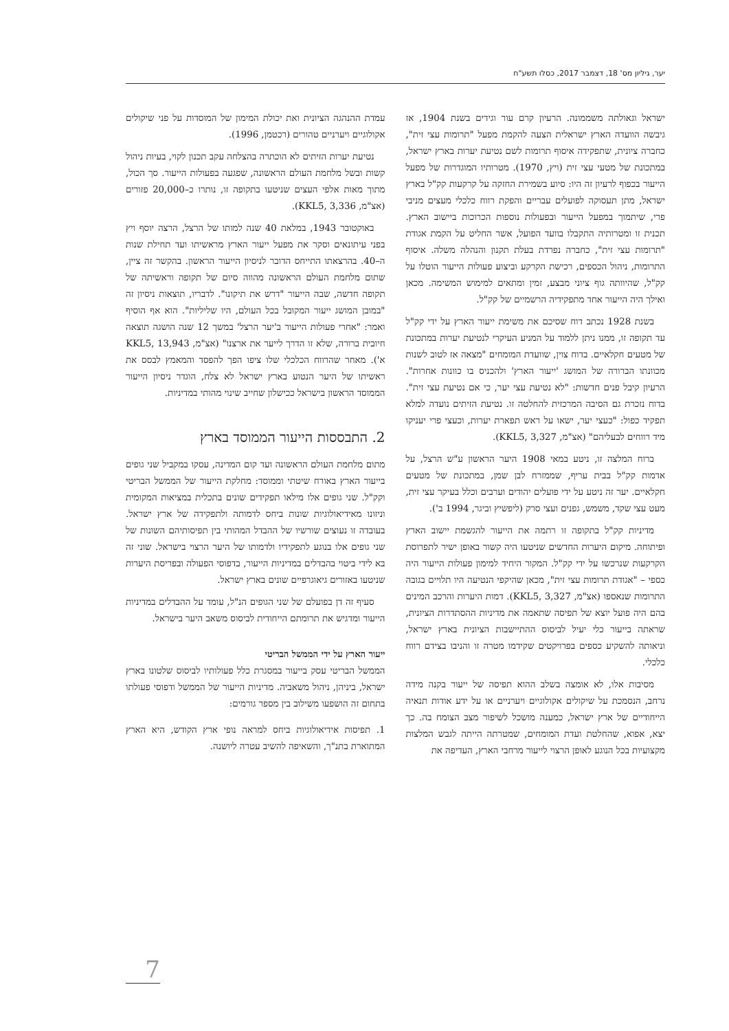יער, גיליון מס' 18, דצמבר 2017, כסלו תשע"ח
ישראל וגאולתה משממונה. הרעיון קרם עור וגידים בשנת 1904, אז גיבשה הוועדה הארץ ישראלית הצעה להקמת מפעל "תרומות עצי זית", כחברה ציונית, שתפקידה איסוף תרומות לשם נטיעת יערות בארץ ישראל, במתכונת של מטעי עצי זית (ויץ, 1970). מטרותיו המוגדרות של מפעל הייעור בכפוף לרעיון זה היו: סיוע בשמירת החזקה על קרקעות קק"ל בארץ ישראל, מתן תעסוקה לפועלים עבריים והפקת רווח כלכלי מעצים מניבי פרי, שיתמוך במפעל הייעור ובפעולות נוספות הכרוכות ביישוב הארץ. תכנית זו ומטרותיה התקבלו בוועד הפועל, אשר החליט על הקמת אגודת "תרומות עצי זית", כחברה נפרדת בעלת תקנון והנהלה משלה. איסוף התרומות, ניהול הכספים, רכישת הקרקע וביצוע פעולות הייעור הוטלו על קק"ל, שהיוותה גוף ציוני מבצע, זמין ומתאים למימוש המשימה. מכאן ואילך היה הייעור אחד מתפקידיה הרשמיים של קק"ל.
בשנת 1928 נכתב דוח שסיכם את משימת ייעור הארץ על ידי קק"ל עד תקופה זו, ממנו ניתן ללמוד על המניע העיקרי לנטיעת יערות במתכונת של מטעים חקלאיים. בדוח צוין, שוועדת המומחים "מצאה אז לטוב לשנות מכוונתו הברורה של המושג 'ייעור הארץ' ולהכניס בו כוונות אחרות". הרעיון קיבל פנים חדשות: "לא נטיעת עצי יער, כי אם נטיעת עצי זית". בדוח נזכרת גם הסיבה המרכזית להחלטה זו. נטיעת הזיתים נועדה למלא תפקיד כפול: "כעצי יער, ישאו על ראש תפארת יערות, וכעצי פרי יעניקו מיד רווחים לבעליהם" (אצ"מ, KKL5, 3,327).
ברוח המלצה זו, ניטע במאי 1908 היער הראשון ע"ש הרצל, על אדמות קק"ל בבית עריף, שממזרח לבן שמן, במתכונת של מטעים חקלאיים. יער זה ניטע על ידי פועלים יהודים וערבים וכלל בעיקר עצי זית, מעט עצי שקד, משמש, גפנים ועצי סרק (ליפשיץ וביגר, 1994 ב').
מדיניות קק"ל בתקופה זו רתמה את הייעור להגשמת יישוב הארץ ופיתוחה. מיקום היערות החדשים שניטעו היה קשור באופן ישיר לתפרוסת הקרקעות שנרכשו על ידי קק"ל. המקור היחיד למימון פעולות הייעור היה כספי – "אגודת תרומות עצי זית", מכאן שהיקפי הנטיעה היו תלויים בגובה התרומות שנאספו (אצ"מ, KKL5, 3,327). דמות היערות והרכב המינים בהם היה פועל יוצא של תפיסה שתאמה את מדיניות ההסתדרות הציונית, שראתה בייעור כלי יעיל לביסוס ההתיישבות הציונית בארץ ישראל, וניאותה להשקיע כספים בפרויקטים שקידמו מטרה זו והניבו בצידם רווח כלכלי.
מסיבות אלו, לא אומצה בשלב ההוא תפיסה של ייעור בקנה מידה נרחב, הנסמכת על שיקולים אקולוגיים ויערניים או על ידע אודות תנאיה הייחודיים של ארץ ישראל, כמענה מושכל לשיפור מצב הצומח בה. כך יצא, אפוא, שהחלטת ועדת המומחים, שמטרתה הייתה לגבש המלצות מקצועיות בכל הנוגע לאופן הרצוי לייעור מרחבי הארץ, העדיפה את
עמדת ההנהגה הציונית ואת יכולת המימון של המוסדות על פני שיקולים אקולוגיים ויערניים טהורים (רכטמן, 1996).
נטיעת יערות הזיתים לא הוכתרה בהצלחה עקב תכנון לקוי, בעיות ניהול קשות ובשל מלחמת העולם הראשונה, שפגעה בפעולות הייעור. סך הכול, מתוך מאות אלפי העצים שניטעו בתקופה זו, נותרו כ–20,000 פזורים (אצ"מ, KKL5, 3,336).
באוקטובר 1943, במלאת 40 שנה למותו של הרצל, הרצה יוסף ויץ בפני עיתונאים וסקר את מפעל ייעור הארץ מראשיתו ועד תחילת שנות ה–40. בהרצאתו התייחס הדובר לניסיון הייעור הראשון. בהקשר זה ציין, שתום מלחמת העולם הראשונה מהווה סיום של תקופה וראשיתה של תקופה חדשה, שבה הייעור "דרש את תיקונו". לדבריו, תוצאות ניסיון זה "במובן המושג ייעור המקובל בכל העולם, היו שליליות". הוא אף הוסיף ואמר: "אחרי פעולות הייעור ב'יער הרצל' במשך 12 שנה הושגה תוצאה חיובית ברורה, שלא זו הדרך לייער את ארצנו" (אצ"מ, KKL5, 13,943 א'). מאחר שהרווח הכלכלי שלו ציפו הפך להפסד והמאמץ לבסס את ראשיתו של היער הנטוע בארץ ישראל לא צלח, הוגדר ניסיון הייעור הממוסד הראשון בישראל ככישלון שחייב שינוי מהותי במדיניות.
2. התבססות הייעור הממוסד בארץ
מתום מלחמת העולם הראשונה ועד קום המדינה, עסקו במקביל שני גופים בייעור הארץ באורח שיטתי וממוסד: מחלקת הייעור של הממשל הבריטי וקק"ל. שני גופים אלו מילאו תפקידים שונים בתכלית במציאות המקומית וניזונו מאידיאולוגיות שונות ביחס לדמותה ולתפקידה של ארץ ישראל. בעובדה זו נעוצים שורשיו של ההבדל המהותי בין תפיסותיהם השונות של שני גופים אלו בנוגע לתפקידיו ולדמותו של היער הרצוי בישראל. שוני זה בא לידי ביטוי בהבדלים במדיניות הייעור, בדפוסי הפעולה ובפריסת היערות שניטעו באזורים גיאוגרפיים שונים בארץ ישראל.
סעיף זה דן בפועלם של שני הגופים הנ"ל, עומד על ההבדלים במדיניות הייעור ומדגיש את תרומתם הייחודית לביסוס משאב היער בישראל.
ייעור הארץ על ידי הממשל הבריטי
הממשל הבריטי עסק בייעור במסגרת כלל פעולותיו לביסוס שלטונו בארץ ישראל, ביניהן, ניהול משאביה. מדיניות הייעור של הממשל ודפוסי פעולתו בתחום זה הושפעו משילוב בין מספר גורמים:
1. תפיסות אידיאולוגיות ביחס למראה נופי ארץ הקודש, היא הארץ המתוארת בתנ"ך, והשאיפה להשיב עטרה ליושנה.
7